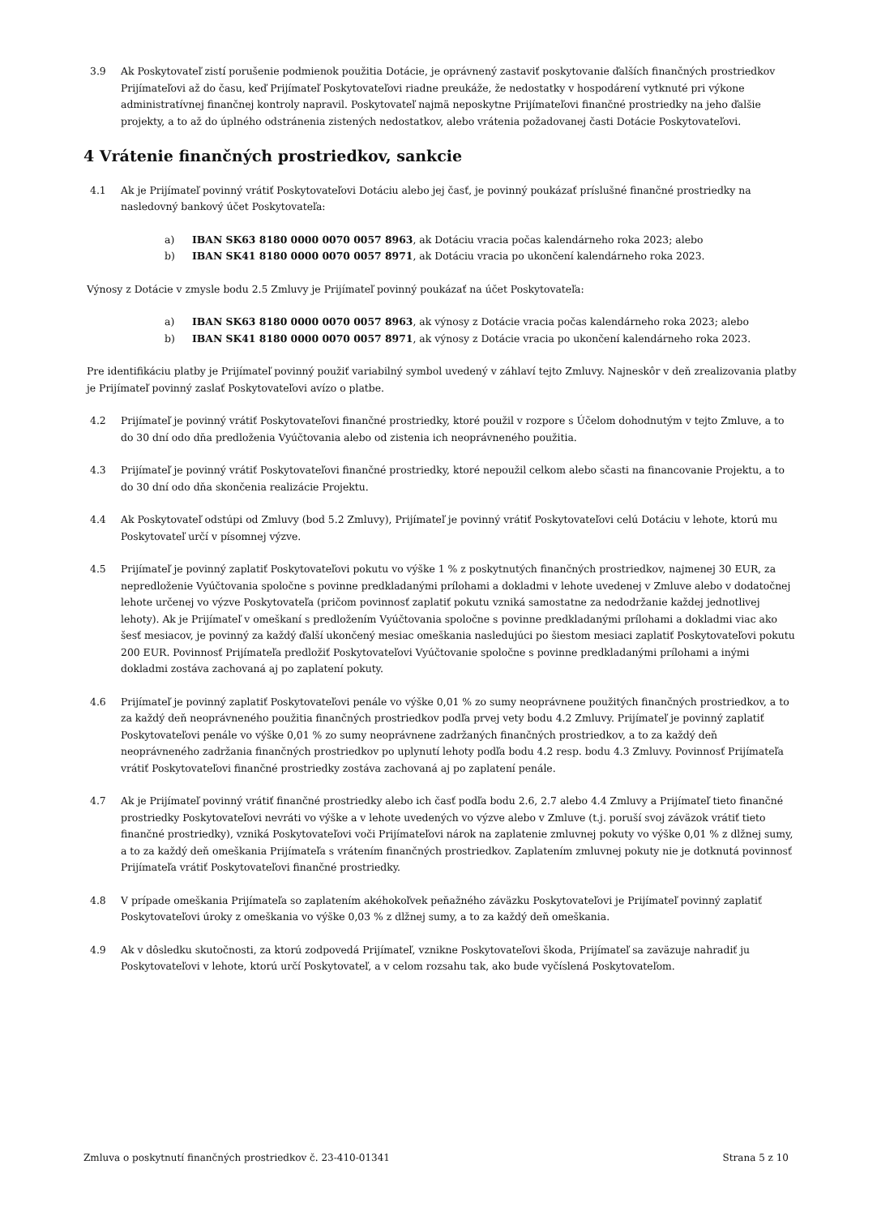3.9 Ak Poskytovateľ zistí porušenie podmienok použitia Dotácie, je oprávnený zastaviť poskytovanie ďalších finančných prostriedkov Prijímateľovi až do času, keď Prijímateľ Poskytovateľovi riadne preukáže, že nedostatky v hospodárení vytknuté pri výkone administratívnej finančnej kontroly napravil. Poskytovateľ najmä neposkytne Prijímateľovi finančné prostriedky na jeho ďalšie projekty, a to až do úplného odstránenia zistených nedostatkov, alebo vrátenia požadovanej časti Dotácie Poskytovateľovi.
4 Vrátenie finančných prostriedkov, sankcie
4.1 Ak je Prijímateľ povinný vrátiť Poskytovateľovi Dotáciu alebo jej časť, je povinný poukázať príslušné finančné prostriedky na nasledovný bankový účet Poskytovateľa:
a) IBAN SK63 8180 0000 0070 0057 8963, ak Dotáciu vracia počas kalendárneho roka 2023; alebo
b) IBAN SK41 8180 0000 0070 0057 8971, ak Dotáciu vracia po ukončení kalendárneho roka 2023.
Výnosy z Dotácie v zmysle bodu 2.5 Zmluvy je Prijímateľ povinný poukázať na účet Poskytovateľa:
a) IBAN SK63 8180 0000 0070 0057 8963, ak výnosy z Dotácie vracia počas kalendárneho roka 2023; alebo
b) IBAN SK41 8180 0000 0070 0057 8971, ak výnosy z Dotácie vracia po ukončení kalendárneho roka 2023.
Pre identifikáciu platby je Prijímateľ povinný použiť variabilný symbol uvedený v záhlaví tejto Zmluvy. Najneskôr v deň zrealizovania platby je Prijímateľ povinný zaslať Poskytovateľovi avízo o platbe.
4.2 Prijímateľ je povinný vrátiť Poskytovateľovi finančné prostriedky, ktoré použil v rozpore s Účelom dohodnutým v tejto Zmluve, a to do 30 dní odo dňa predloženia Vyúčtovania alebo od zistenia ich neoprávneného použitia.
4.3 Prijímateľ je povinný vrátiť Poskytovateľovi finančné prostriedky, ktoré nepoužil celkom alebo sčasti na financovanie Projektu, a to do 30 dní odo dňa skončenia realizácie Projektu.
4.4 Ak Poskytovateľ odstúpi od Zmluvy (bod 5.2 Zmluvy), Prijímateľ je povinný vrátiť Poskytovateľovi celú Dotáciu v lehote, ktorú mu Poskytovateľ určí v písomnej výzve.
4.5 Prijímateľ je povinný zaplatiť Poskytovateľovi pokutu vo výške 1 % z poskytnutých finančných prostriedkov, najmenej 30 EUR, za nepredloženie Vyúčtovania spoločne s povinne predkladanými prílohami a dokladmi v lehote uvedenej v Zmluve alebo v dodatočnej lehote určenej vo výzve Poskytovateľa (pričom povinnosť zaplatiť pokutu vzniká samostatne za nedodržanie každej jednotlivej lehoty). Ak je Prijímateľ v omeškaní s predložením Vyúčtovania spoločne s povinne predkladanými prílohami a dokladmi viac ako šesť mesiacov, je povinný za každý ďalší ukončený mesiac omeškania nasledujúci po šiestom mesiaci zaplatiť Poskytovateľovi pokutu 200 EUR. Povinnosť Prijímateľa predložiť Poskytovateľovi Vyúčtovanie spoločne s povinne predkladanými prílohami a inými dokladmi zostáva zachovaná aj po zaplatení pokuty.
4.6 Prijímateľ je povinný zaplatiť Poskytovateľovi penále vo výške 0,01 % zo sumy neoprávnene použitých finančných prostriedkov, a to za každý deň neoprávneného použitia finančných prostriedkov podľa prvej vety bodu 4.2 Zmluvy. Prijímateľ je povinný zaplatiť Poskytovateľovi penále vo výške 0,01 % zo sumy neoprávnene zadržaných finančných prostriedkov, a to za každý deň neoprávneného zadržania finančných prostriedkov po uplynutí lehoty podľa bodu 4.2 resp. bodu 4.3 Zmluvy. Povinnosť Prijímateľa vrátiť Poskytovateľovi finančné prostriedky zostáva zachovaná aj po zaplatení penále.
4.7 Ak je Prijímateľ povinný vrátiť finančné prostriedky alebo ich časť podľa bodu 2.6, 2.7 alebo 4.4 Zmluvy a Prijímateľ tieto finančné prostriedky Poskytovateľovi nevráti vo výške a v lehote uvedených vo výzve alebo v Zmluve (t.j. poruší svoj záväzok vrátiť tieto finančné prostriedky), vzniká Poskytovateľovi voči Prijímateľovi nárok na zaplatenie zmluvnej pokuty vo výške 0,01 % z dlžnej sumy, a to za každý deň omeškania Prijímateľa s vrátením finančných prostriedkov. Zaplatením zmluvnej pokuty nie je dotknutá povinnosť Prijímateľa vrátiť Poskytovateľovi finančné prostriedky.
4.8 V prípade omeškania Prijímateľa so zaplatením akéhokoľvek peňažného záväzku Poskytovateľovi je Prijímateľ povinný zaplatiť Poskytovateľovi úroky z omeškania vo výške 0,03 % z dlžnej sumy, a to za každý deň omeškania.
4.9 Ak v dôsledku skutočnosti, za ktorú zodpovedá Prijímateľ, vznikne Poskytovateľovi škoda, Prijímateľ sa zaväzuje nahradiť ju Poskytovateľovi v lehote, ktorú určí Poskytovateľ, a v celom rozsahu tak, ako bude vyčíslená Poskytovateľom.
Zmluva o poskytnutí finančných prostriedkov č. 23-410-01341 Strana 5 z 10